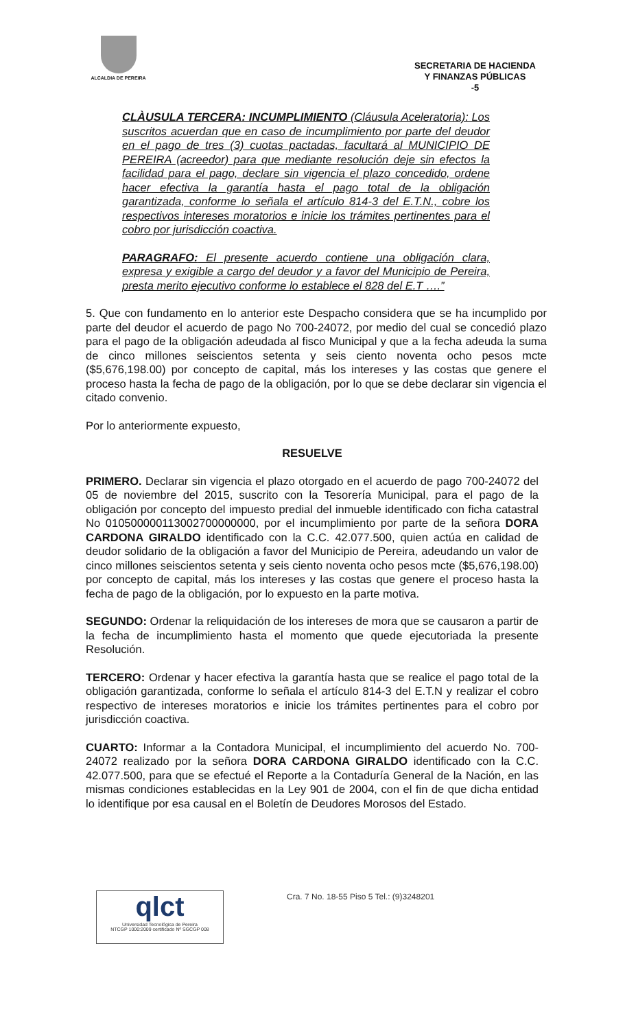ALCALDIA DE PEREIRA
SECRETARIA DE HACIENDA
Y FINANZAS PÚBLICAS
-5
CLÀUSULA TERCERA: INCUMPLIMIENTO (Cláusula Aceleratoria): Los suscritos acuerdan que en caso de incumplimiento por parte del deudor en el pago de tres (3) cuotas pactadas, facultará al MUNICIPIO DE PEREIRA (acreedor) para que mediante resolución deje sin efectos la facilidad para el pago, declare sin vigencia el plazo concedido, ordene hacer efectiva la garantía hasta el pago total de la obligación garantizada, conforme lo señala el artículo 814-3 del E.T.N., cobre los respectivos intereses moratorios e inicie los trámites pertinentes para el cobro por jurisdicción coactiva.
PARAGRAFO: El presente acuerdo contiene una obligación clara, expresa y exigible a cargo del deudor y a favor del Municipio de Pereira, presta merito ejecutivo conforme lo establece el 828 del E.T ….”
5. Que con fundamento en lo anterior este Despacho considera que se ha incumplido por parte del deudor el acuerdo de pago No 700-24072, por medio del cual se concedió plazo para el pago de la obligación adeudada al fisco Municipal y que a la fecha adeuda la suma de cinco millones seiscientos setenta y seis ciento noventa ocho pesos mcte ($5,676,198.00) por concepto de capital, más los intereses y las costas que genere el proceso hasta la fecha de pago de la obligación, por lo que se debe declarar sin vigencia el citado convenio.
Por lo anteriormente expuesto,
RESUELVE
PRIMERO. Declarar sin vigencia el plazo otorgado en el acuerdo de pago 700-24072 del 05 de noviembre del 2015, suscrito con la Tesorería Municipal, para el pago de la obligación por concepto del impuesto predial del inmueble identificado con ficha catastral No 010500000113002700000000, por el incumplimiento por parte de la señora DORA CARDONA GIRALDO identificado con la C.C. 42.077.500, quien actúa en calidad de deudor solidario de la obligación a favor del Municipio de Pereira, adeudando un valor de cinco millones seiscientos setenta y seis ciento noventa ocho pesos mcte ($5,676,198.00) por concepto de capital, más los intereses y las costas que genere el proceso hasta la fecha de pago de la obligación, por lo expuesto en la parte motiva.
SEGUNDO: Ordenar la reliquidación de los intereses de mora que se causaron a partir de la fecha de incumplimiento hasta el momento que quede ejecutoriada la presente Resolución.
TERCERO: Ordenar y hacer efectiva la garantía hasta que se realice el pago total de la obligación garantizada, conforme lo señala el artículo 814-3 del E.T.N y realizar el cobro respectivo de intereses moratorios e inicie los trámites pertinentes para el cobro por jurisdicción coactiva.
CUARTO: Informar a la Contadora Municipal, el incumplimiento del acuerdo No. 700-24072 realizado por la señora DORA CARDONA GIRALDO identificado con la C.C. 42.077.500, para que se efectué el Reporte a la Contaduría General de la Nación, en las mismas condiciones establecidas en la Ley 901 de 2004, con el fin de que dicha entidad lo identifique por esa causal en el Boletín de Deudores Morosos del Estado.
qlct
Universidad Tecnológica de Pereira
NTCGP 1000:2009 certificado Nº SGCGP 008
Cra. 7 No. 18-55 Piso 5 Tel.: (9)3248201